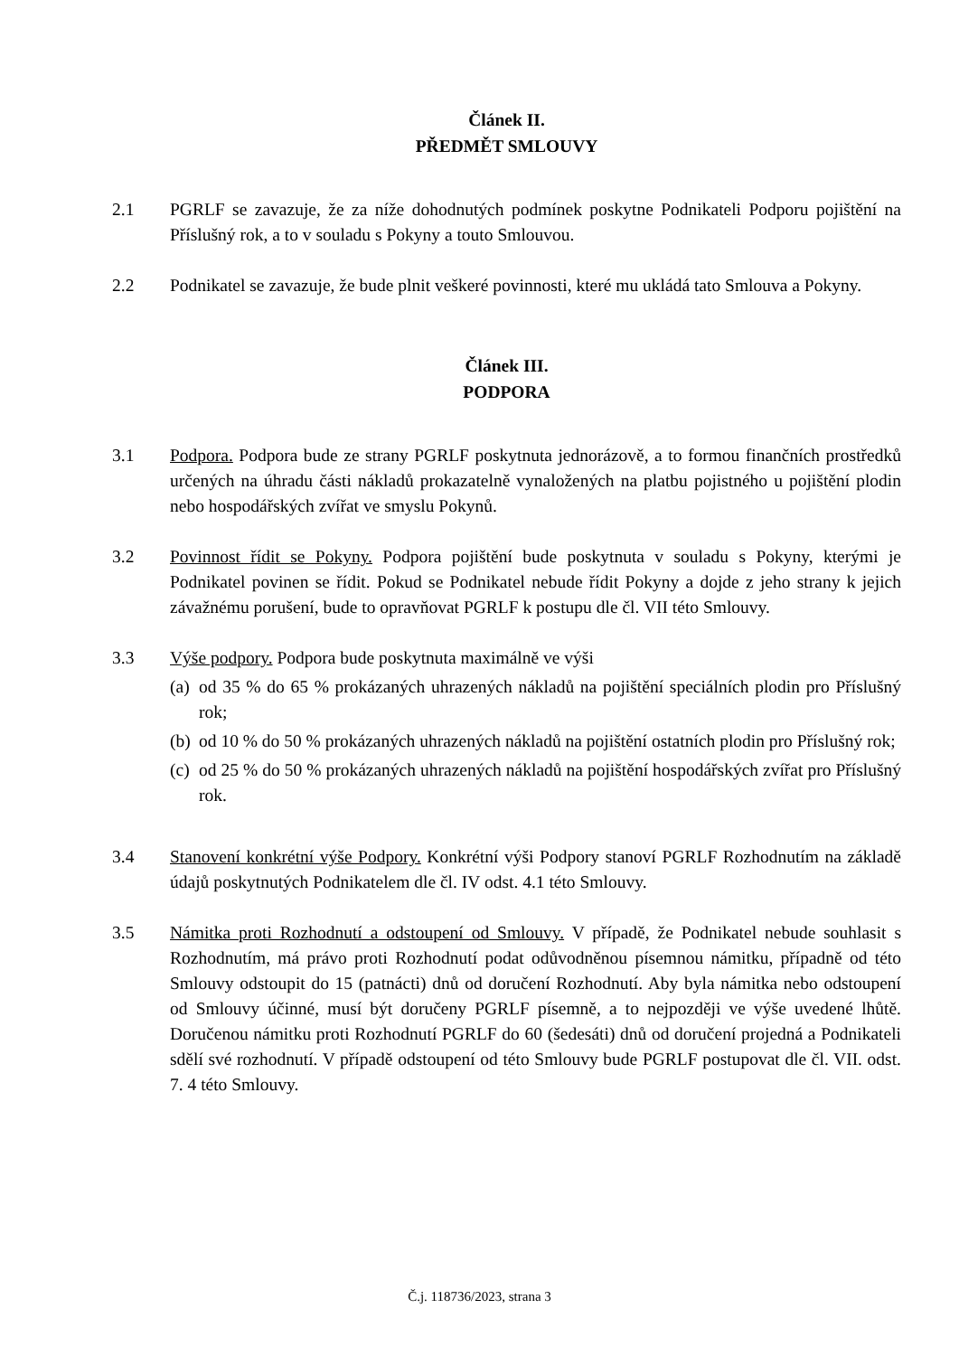Článek II.
PŘEDMĚT SMLOUVY
2.1 PGRLF se zavazuje, že za níže dohodnutých podmínek poskytne Podnikateli Podporu pojištění na Příslušný rok, a to v souladu s Pokyny a touto Smlouvou.
2.2 Podnikatel se zavazuje, že bude plnit veškeré povinnosti, které mu ukládá tato Smlouva a Pokyny.
Článek III.
PODPORA
3.1 Podpora. Podpora bude ze strany PGRLF poskytnuta jednorázově, a to formou finančních prostředků určených na úhradu části nákladů prokazatelně vynaložených na platbu pojistného u pojištění plodin nebo hospodářských zvířat ve smyslu Pokynů.
3.2 Povinnost řídit se Pokyny. Podpora pojištění bude poskytnuta v souladu s Pokyny, kterými je Podnikatel povinen se řídit. Pokud se Podnikatel nebude řídit Pokyny a dojde z jeho strany k jejich závažnému porušení, bude to opravňovat PGRLF k postupu dle čl. VII této Smlouvy.
3.3 Výše podpory. Podpora bude poskytnuta maximálně ve výši
(a) od 35 % do 65 % prokázaných uhrazených nákladů na pojištění speciálních plodin pro Příslušný rok;
(b) od 10 % do 50 % prokázaných uhrazených nákladů na pojištění ostatních plodin pro Příslušný rok;
(c) od 25 % do 50 % prokázaných uhrazených nákladů na pojištění hospodářských zvířat pro Příslušný rok.
3.4 Stanovení konkrétní výše Podpory. Konkrétní výši Podpory stanoví PGRLF Rozhodnutím na základě údajů poskytnutých Podnikatelem dle čl. IV odst. 4.1 této Smlouvy.
3.5 Námitka proti Rozhodnutí a odstoupení od Smlouvy. V případě, že Podnikatel nebude souhlasit s Rozhodnutím, má právo proti Rozhodnutí podat odůvodněnou písemnou námitku, případně od této Smlouvy odstoupit do 15 (patnácti) dnů od doručení Rozhodnutí. Aby byla námitka nebo odstoupení od Smlouvy účinné, musí být doručeny PGRLF písemně, a to nejpozději ve výše uvedené lhůtě. Doručenou námitku proti Rozhodnutí PGRLF do 60 (šedesáti) dnů od doručení projedná a Podnikateli sdělí své rozhodnutí. V případě odstoupení od této Smlouvy bude PGRLF postupovat dle čl. VII. odst. 7. 4 této Smlouvy.
Č.j. 118736/2023, strana 3